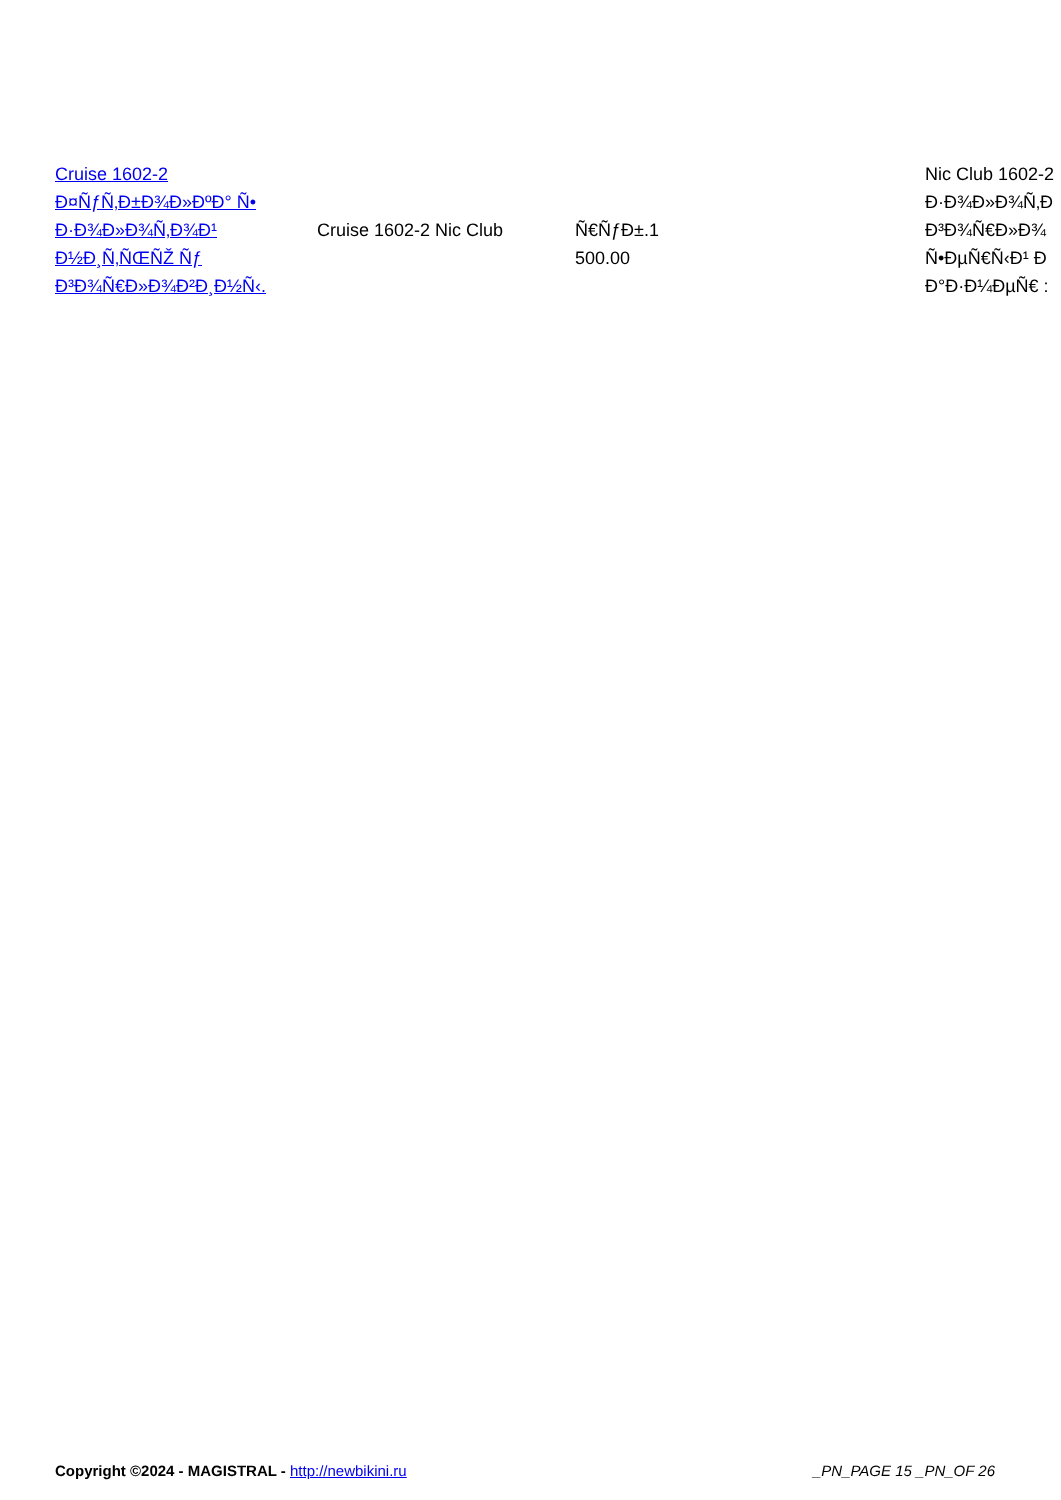| Cruise 1602-2 Ð¤ÑƒÑ‚Ð±Ð¾Ð»ÐºÐ° Ñ• Ð·Ð¾Ð»Ð¾Ñ‚Ð¾Ð¹ Ð½Ð¸Ñ‚ÑŒÑŽ Ñƒ Ð³Ð¾Ñ€Ð»Ð¾Ð²Ð¸Ð½Ñ‹. | Cruise 1602-2 Nic Club | Ñ€ÑƒÐ±.1 500.00 | Nic Club 1602-2 Ð·Ð¾Ð»Ð¾Ñ‚Ð Ð³Ð¾Ñ€Ð»Ð¾ Ñ•ÐµÑ€Ñ‹Ð¹ Ð Ð°Ð·Ð¼ÐµÑ€ : |
Copyright ©2024 - MAGISTRAL - http://newbikini.ru _PN_PAGE 15 _PN_OF 26